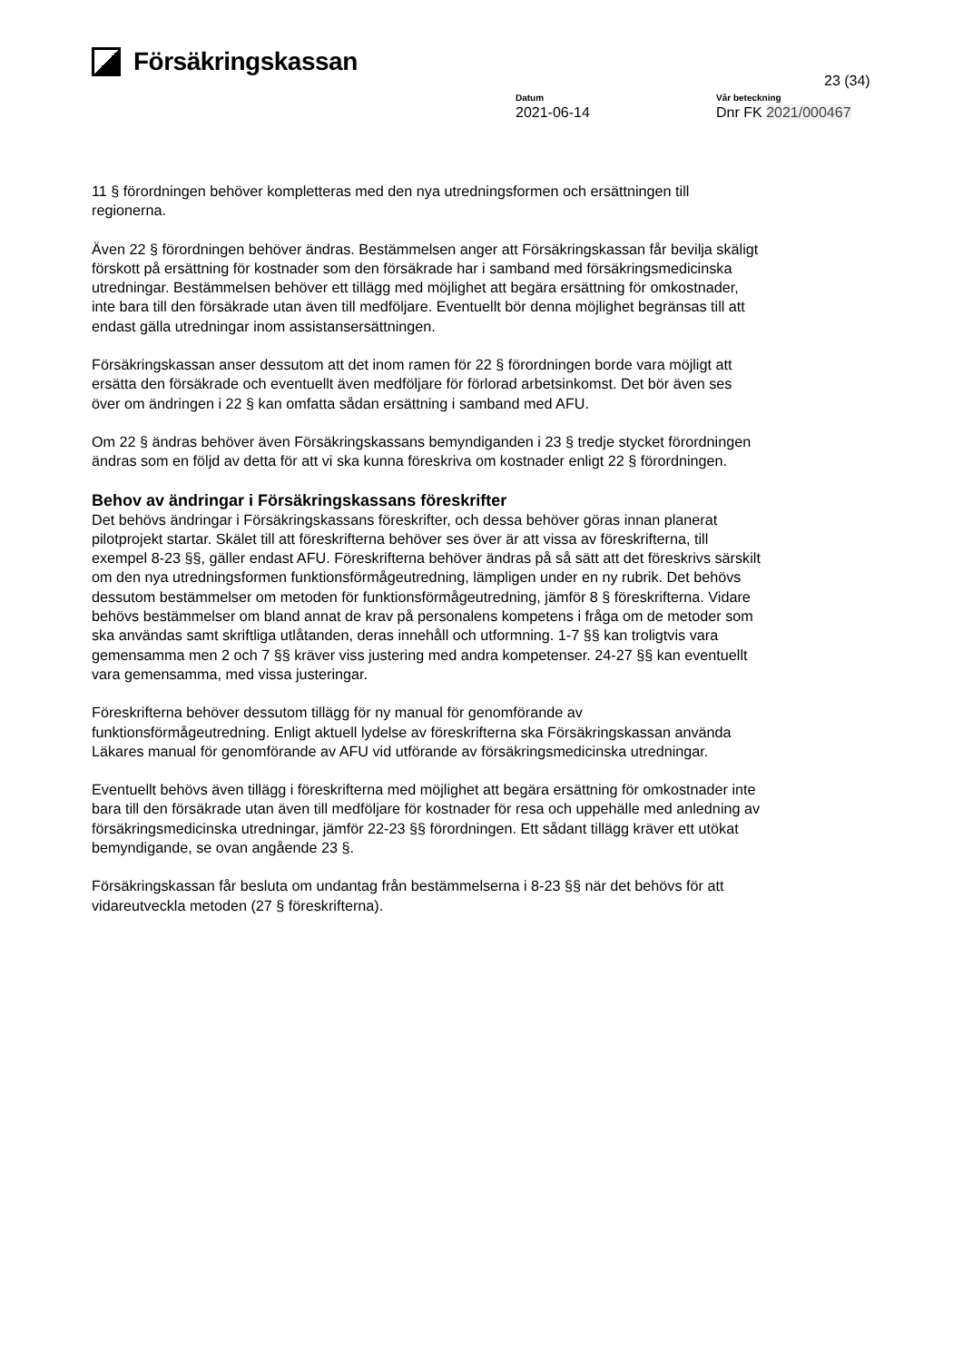Försäkringskassan
23 (34)
Datum
2021-06-14
Vår beteckning
Dnr FK 2021/000467
11 § förordningen behöver kompletteras med den nya utredningsformen och ersättningen till regionerna.
Även 22 § förordningen behöver ändras. Bestämmelsen anger att Försäkringskassan får bevilja skäligt förskott på ersättning för kostnader som den försäkrade har i samband med försäkringsmedicinska utredningar. Bestämmelsen behöver ett tillägg med möjlighet att begära ersättning för omkostnader, inte bara till den försäkrade utan även till medföljare. Eventuellt bör denna möjlighet begränsas till att endast gälla utredningar inom assistansersättningen.
Försäkringskassan anser dessutom att det inom ramen för 22 § förordningen borde vara möjligt att ersätta den försäkrade och eventuellt även medföljare för förlorad arbetsinkomst. Det bör även ses över om ändringen i 22 § kan omfatta sådan ersättning i samband med AFU.
Om 22 § ändras behöver även Försäkringskassans bemyndiganden i 23 § tredje stycket förordningen ändras som en följd av detta för att vi ska kunna föreskriva om kostnader enligt 22 § förordningen.
Behov av ändringar i Försäkringskassans föreskrifter
Det behövs ändringar i Försäkringskassans föreskrifter, och dessa behöver göras innan planerat pilotprojekt startar. Skälet till att föreskrifterna behöver ses över är att vissa av föreskrifterna, till exempel 8-23 §§, gäller endast AFU. Föreskrifterna behöver ändras på så sätt att det föreskrivs särskilt om den nya utredningsformen funktionsförmågeutredning, lämpligen under en ny rubrik. Det behövs dessutom bestämmelser om metoden för funktionsförmågeutredning, jämför 8 § föreskrifterna. Vidare behövs bestämmelser om bland annat de krav på personalens kompetens i fråga om de metoder som ska användas samt skriftliga utlåtanden, deras innehåll och utformning. 1-7 §§ kan troligtvis vara gemensamma men 2 och 7 §§ kräver viss justering med andra kompetenser. 24-27 §§ kan eventuellt vara gemensamma, med vissa justeringar.
Föreskrifterna behöver dessutom tillägg för ny manual för genomförande av funktionsförmågeutredning. Enligt aktuell lydelse av föreskrifterna ska Försäkringskassan använda Läkares manual för genomförande av AFU vid utförande av försäkringsmedicinska utredningar.
Eventuellt behövs även tillägg i föreskrifterna med möjlighet att begära ersättning för omkostnader inte bara till den försäkrade utan även till medföljare för kostnader för resa och uppehälle med anledning av försäkringsmedicinska utredningar, jämför 22-23 §§ förordningen. Ett sådant tillägg kräver ett utökat bemyndigande, se ovan angående 23 §.
Försäkringskassan får besluta om undantag från bestämmelserna i 8-23 §§ när det behövs för att vidareutveckla metoden (27 § föreskrifterna).